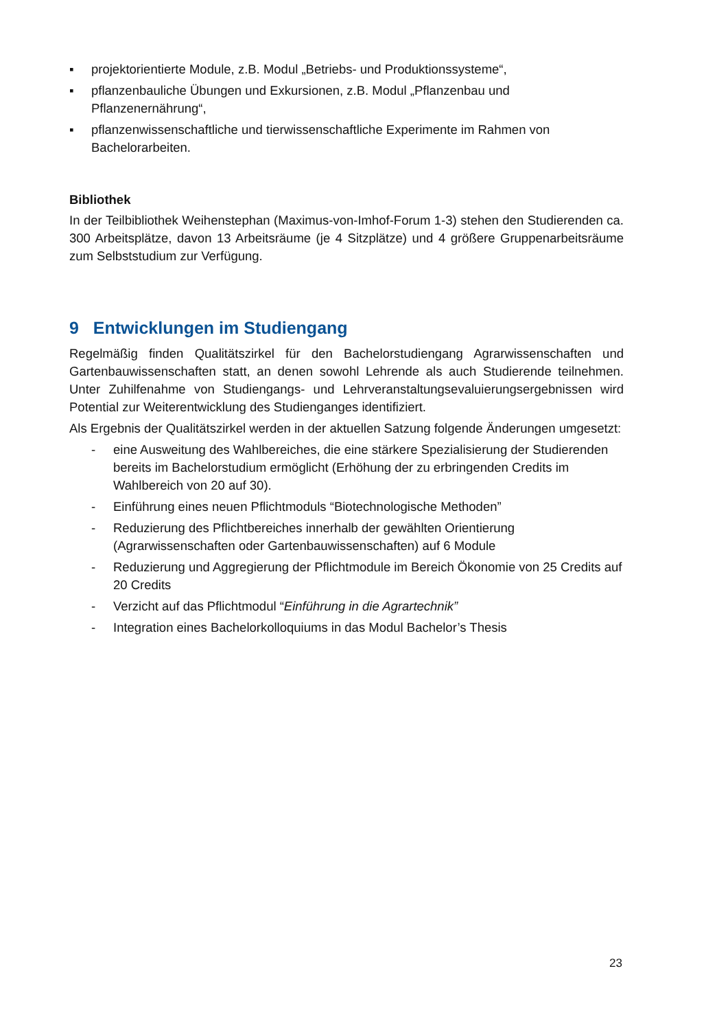▪ projektorientierte Module, z.B. Modul „Betriebs- und Produktionssysteme“,
▪ pflanzenbauliche Übungen und Exkursionen, z.B. Modul „Pflanzenbau und Pflanzenernährung“,
▪ pflanzenwissenschaftliche und tierwissenschaftliche Experimente im Rahmen von Bachelorarbeiten.
Bibliothek
In der Teilbibliothek Weihenstephan (Maximus-von-Imhof-Forum 1-3) stehen den Studierenden ca. 300 Arbeitsplätze, davon 13 Arbeitsräume (je 4 Sitzplätze) und 4 größere Gruppenarbeitsräume zum Selbststudium zur Verfügung.
9 Entwicklungen im Studiengang
Regelmäßig finden Qualitätszirkel für den Bachelorstudiengang Agrarwissenschaften und Gartenbauwissenschaften statt, an denen sowohl Lehrende als auch Studierende teilnehmen. Unter Zuhilfenahme von Studiengangs- und Lehrveranstaltungsevaluierungsergebnissen wird Potential zur Weiterentwicklung des Studienganges identifiziert.
Als Ergebnis der Qualitätszirkel werden in der aktuellen Satzung folgende Änderungen umgesetzt:
- eine Ausweitung des Wahlbereiches, die eine stärkere Spezialisierung der Studierenden bereits im Bachelorstudium ermöglicht (Erhöhung der zu erbringenden Credits im Wahlbereich von 20 auf 30).
- Einführung eines neuen Pflichtmoduls “Biotechnologische Methoden”
- Reduzierung des Pflichtbereiches innerhalb der gewählten Orientierung (Agrarwissenschaften oder Gartenbauwissenschaften) auf 6 Module
- Reduzierung und Aggregierung der Pflichtmodule im Bereich Ökonomie von 25 Credits auf 20 Credits
- Verzicht auf das Pflichtmodul “Einführung in die Agrartechnik”
- Integration eines Bachelorkolloquiums in das Modul Bachelor’s Thesis
23